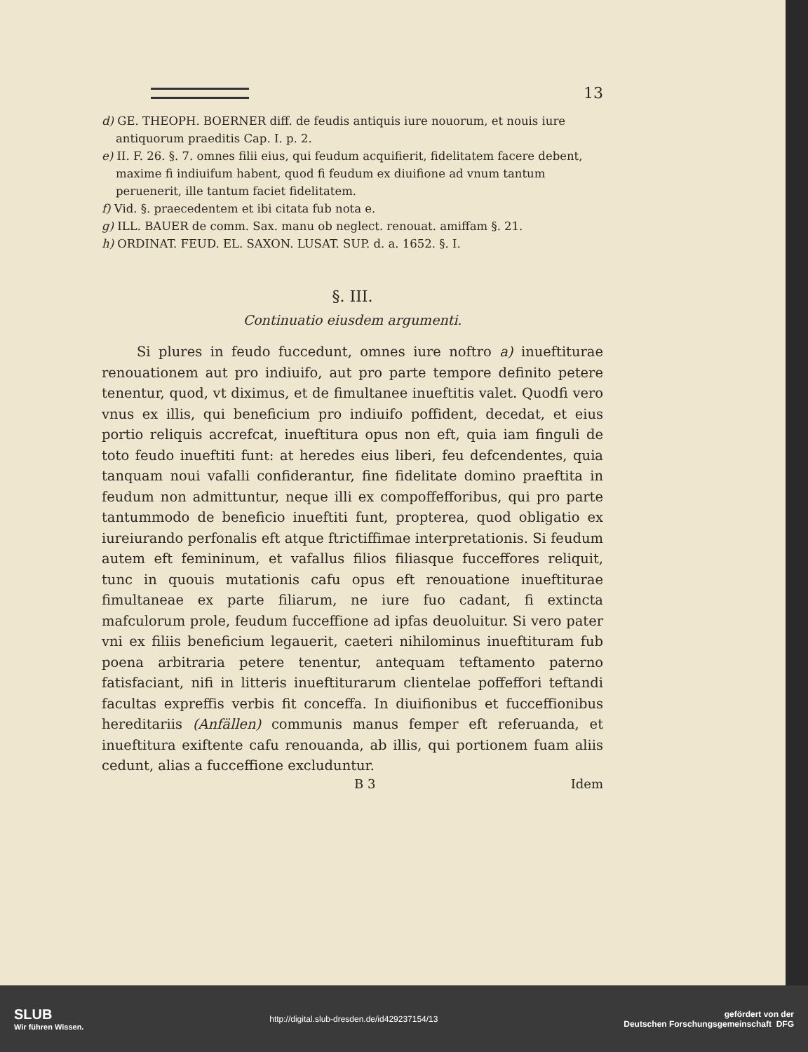13
d) GE. THEOPH. BOERNER diff. de feudis antiquis iure nouorum, et nouis iure antiquorum praeditis Cap. I. p. 2.
e) II. F. 26. §. 7. omnes filii eius, qui feudum acquifierit, fidelitatem facere debent, maxime fi indiuifum habent, quod fi feudum ex diuifione ad vnum tantum peruenerit, ille tantum faciet fidelitatem.
f) Vid. §. praecedentem et ibi citata fub nota e.
g) ILL. BAUER de comm. Sax. manu ob neglect. renouat. amiffam §. 21.
h) ORDINAT. FEUD. EL. SAXON. LUSAT. SUP. d. a. 1652. §. I.
§. III.
Continuatio eiusdem argumenti.
Si plures in feudo fuccedunt, omnes iure noftro a) inueftiturae renouationem aut pro indiuifo, aut pro parte tempore definito petere tenentur, quod, vt diximus, et de fimultanee inueftitis valet. Quodfi vero vnus ex illis, qui beneficium pro indiuifo poffident, decedat, et eius portio reliquis accrefcat, inueftitura opus non eft, quia iam finguli de toto feudo inueftiti funt: at heredes eius liberi, feu defcendentes, quia tanquam noui vafalli confiderantur, fine fidelitate domino praeftita in feudum non admittuntur, neque illi ex compoffefforibus, qui pro parte tantummodo de beneficio inueftiti funt, propterea, quod obligatio ex iureiurando perfonalis eft atque ftrictiffimae interpretationis. Si feudum autem eft femininum, et vafallus filios filiasque fucceffores reliquit, tunc in quouis mutationis cafu opus eft renouatione inueftiturae fimultaneae ex parte filiarum, ne iure fuo cadant, fi extincta mafculorum prole, feudum fucceffione ad ipfas deuoluitur. Si vero pater vni ex filiis beneficium legauerit, caeteri nihilominus inueftituram fub poena arbitraria petere tenentur, antequam teftamento paterno fatisfaciant, nifi in litteris inueftiturarum clientelae poffeffori teftandi facultas expreffis verbis fit conceffa. In diuifionibus et fucceffionibus hereditariis (Anfällen) communis manus femper eft referuanda, et inueftitura exiftente cafu renouanda, ab illis, qui portionem fuam aliis cedunt, alias a fucceffione excluduntur.
B 3 Idem
SLUB
Wir führen Wissen.
http://digital.slub-dresden.de/id429237154/13
gefördert von der
Deutschen Forschungsgemeinschaft DFG